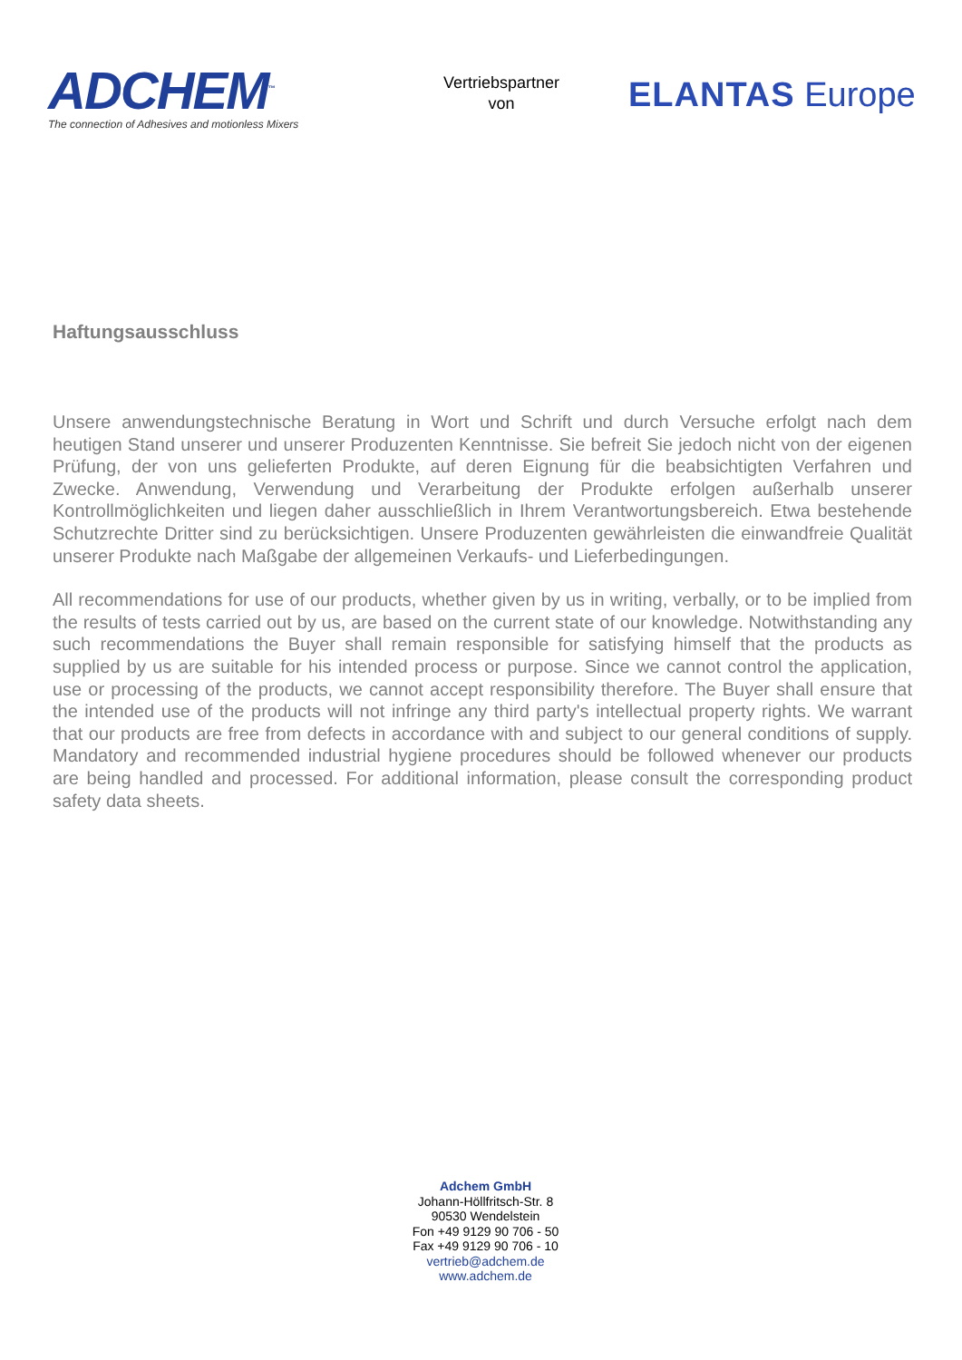ADCHEM<sup>™</sup>
The connection of Adhesives and motionless Mixers
Vertriebspartner
von
ELANTAS Europe
Haftungsausschluss
Unsere anwendungstechnische Beratung in Wort und Schrift und durch Versuche erfolgt nach dem heutigen Stand unserer und unserer Produzenten Kenntnisse. Sie befreit Sie jedoch nicht von der eigenen Prüfung, der von uns gelieferten Produkte, auf deren Eignung für die beabsichtigten Verfahren und Zwecke. Anwendung, Verwendung und Verarbeitung der Produkte erfolgen außerhalb unserer Kontrollmöglichkeiten und liegen daher ausschließlich in Ihrem Verantwortungsbereich. Etwa bestehende Schutzrechte Dritter sind zu berücksichtigen. Unsere Produzenten gewährleisten die einwandfreie Qualität unserer Produkte nach Maßgabe der allgemeinen Verkaufs- und Lieferbedingungen.
All recommendations for use of our products, whether given by us in writing, verbally, or to be implied from the results of tests carried out by us, are based on the current state of our knowledge. Notwithstanding any such recommendations the Buyer shall remain responsible for satisfying himself that the products as supplied by us are suitable for his intended process or purpose. Since we cannot control the application, use or processing of the products, we cannot accept responsibility therefore. The Buyer shall ensure that the intended use of the products will not infringe any third party's intellectual property rights. We warrant that our products are free from defects in accordance with and subject to our general conditions of supply. Mandatory and recommended industrial hygiene procedures should be followed whenever our products are being handled and processed. For additional information, please consult the corresponding product safety data sheets.
Adchem GmbH
Johann-Höllfritsch-Str. 8
90530 Wendelstein
Fon +49 9129 90 706 - 50
Fax +49 9129 90 706 - 10
vertrieb@adchem.de
www.adchem.de